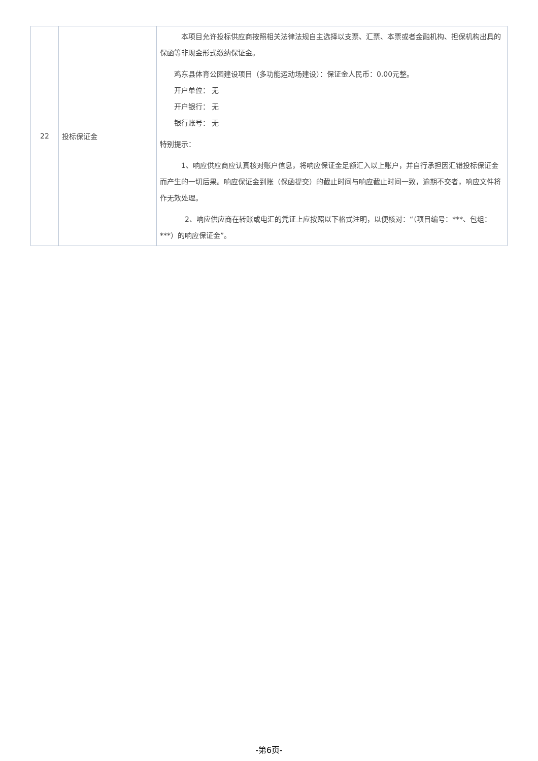| 22 | 投标保证金 | 本项目允许投标供应商按照相关法律法规自主选择以支票、汇票、本票或者金融机构、担保机构出具的保函等非现金形式缴纳保证金。 鸡东县体育公园建设项目（多功能运动场建设）：保证金人民币：0.00元整。 开户单位： 无 开户银行： 无 银行账号： 无 特别提示： 1、响应供应商应认真核对账户信息，将响应保证金足额汇入以上账户，并自行承担因汇错投标保证金而产生的一切后果。响应保证金到账（保函提交）的截止时间与响应截止时间一致，逾期不交者，响应文件将作无效处理。 2、响应供应商在转账或电汇的凭证上应按照以下格式注明，以便核对：“（项目编号：***、包组：***）的响应保证金”。 |
-第6页-